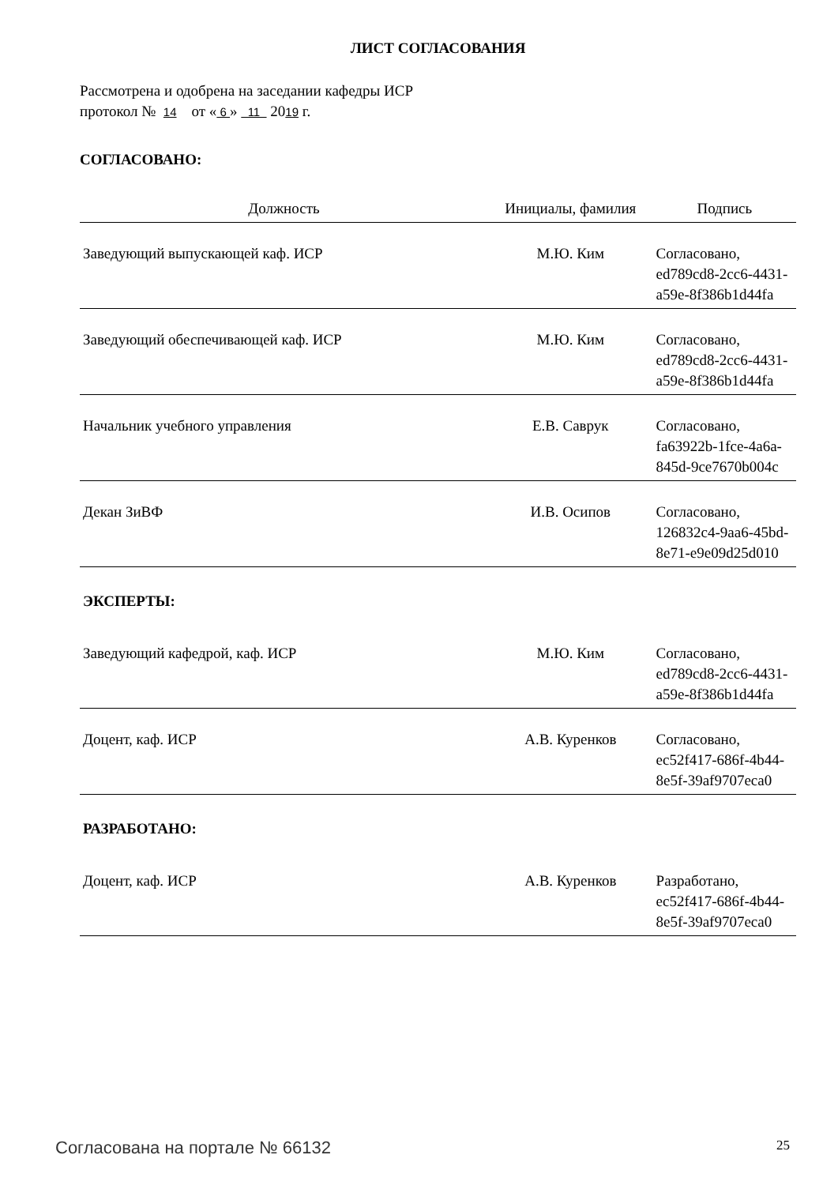ЛИСТ СОГЛАСОВАНИЯ
Рассмотрена и одобрена на заседании кафедры ИСР
протокол № 14 от « 6 » 11 2019 г.
СОГЛАСОВАНО:
| Должность | Инициалы, фамилия | Подпись |
| --- | --- | --- |
| Заведующий выпускающей каф. ИСР | М.Ю. Ким | Согласовано, ed789cd8-2cc6-4431-a59e-8f386b1d44fa |
| Заведующий обеспечивающей каф. ИСР | М.Ю. Ким | Согласовано, ed789cd8-2cc6-4431-a59e-8f386b1d44fa |
| Начальник учебного управления | Е.В. Саврук | Согласовано, fa63922b-1fce-4a6a-845d-9ce7670b004c |
| Декан ЗиВФ | И.В. Осипов | Согласовано, 126832c4-9aa6-45bd-8e71-e9e09d25d010 |
| ЭКСПЕРТЫ: | | |
| Заведующий кафедрой, каф. ИСР | М.Ю. Ким | Согласовано, ed789cd8-2cc6-4431-a59e-8f386b1d44fa |
| Доцент, каф. ИСР | А.В. Куренков | Согласовано, ec52f417-686f-4b44-8e5f-39af9707eca0 |
| РАЗРАБОТАНО: | | |
| Доцент, каф. ИСР | А.В. Куренков | Разработано, ec52f417-686f-4b44-8e5f-39af9707eca0 |
Согласована на портале № 66132 25